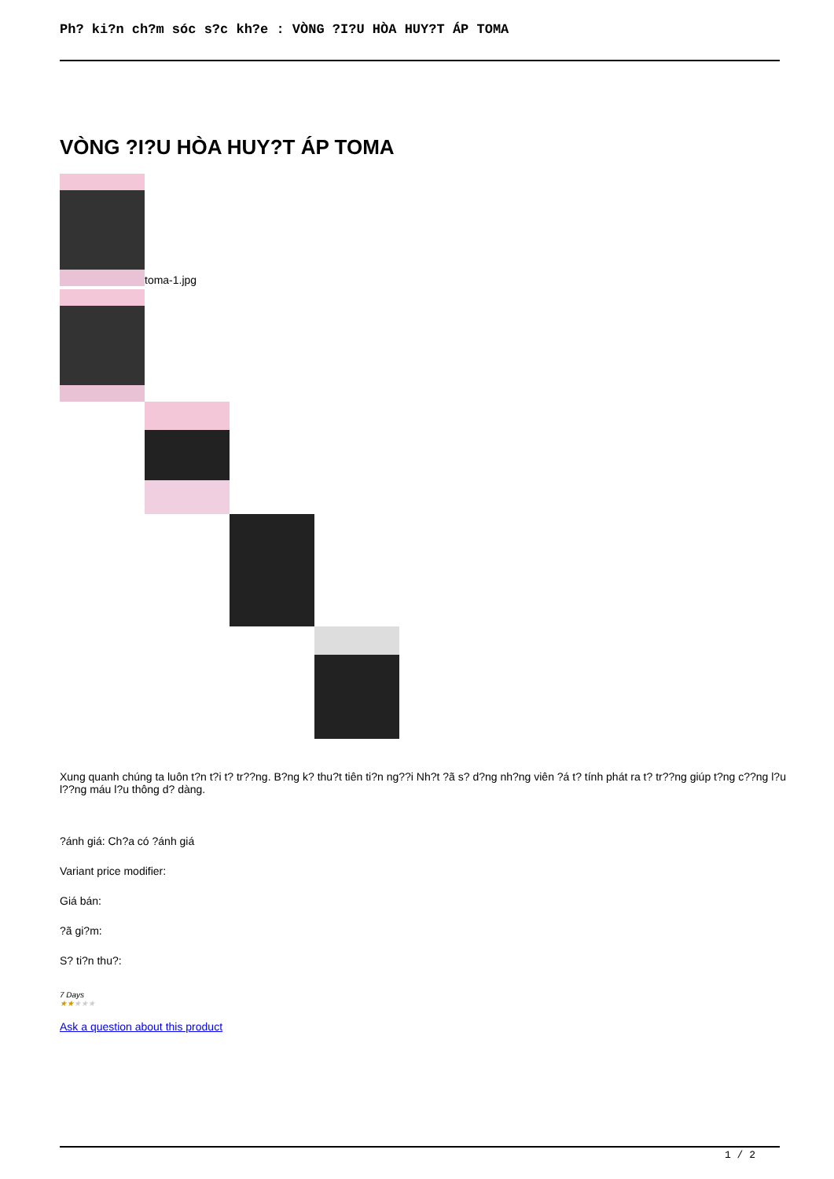Ph? ki?n ch?m sóc s?c kh?e : VÒNG ?I?U HÒA HUY?T ÁP TOMA
VÒNG ?I?U HÒA HUY?T ÁP TOMA
toma-1.jpg
Xung quanh chúng ta luôn t?n t?i t? tr??ng. B?ng k? thu?t tiên ti?n ng??i Nh?t ?ã s? d?ng nh?ng viên ?á t? tính phát ra t? tr??ng giúp t?ng c??ng l?u l??ng máu l?u thông d? dàng.
?ánh giá: Ch?a có ?ánh giá
Variant price modifier:
Giá bán:
?ã gi?m:
S? ti?n thu?:
7 Days
★★★★★
Ask a question about this product
1 / 2